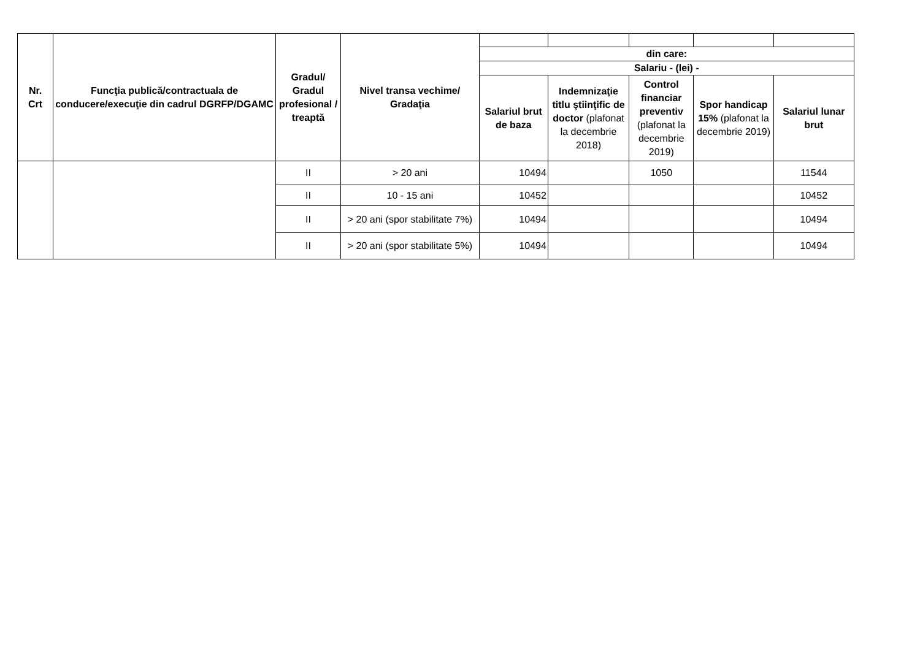| Nr. Crt | Funcţia publică/contractuala de conducere/execuţie din cadrul DGRFP/DGAMC | Gradul/ Gradul profesional / treaptă | Nivel transa vechime/ Gradaţia | | | | | |
| | | | | din care: | | | | |
| | | | | Salariu - (lei) - | | | | |
| | | | | Salariul brut de baza | Indemnizaţie titlu ştiinţific de doctor (plafonat la decembrie 2018) | Control financiar preventiv (plafonat la decembrie 2019) | Spor handicap 15% (plafonat la decembrie 2019) | Salariul lunar brut |
| | | II | > 20 ani | 10494 | | 1050 | | 11544 |
| | | II | 10 - 15 ani | 10452 | | | | 10452 |
| | | II | > 20 ani (spor stabilitate 7%) | 10494 | | | | 10494 |
| | | II | > 20 ani (spor stabilitate 5%) | 10494 | | | | 10494 |